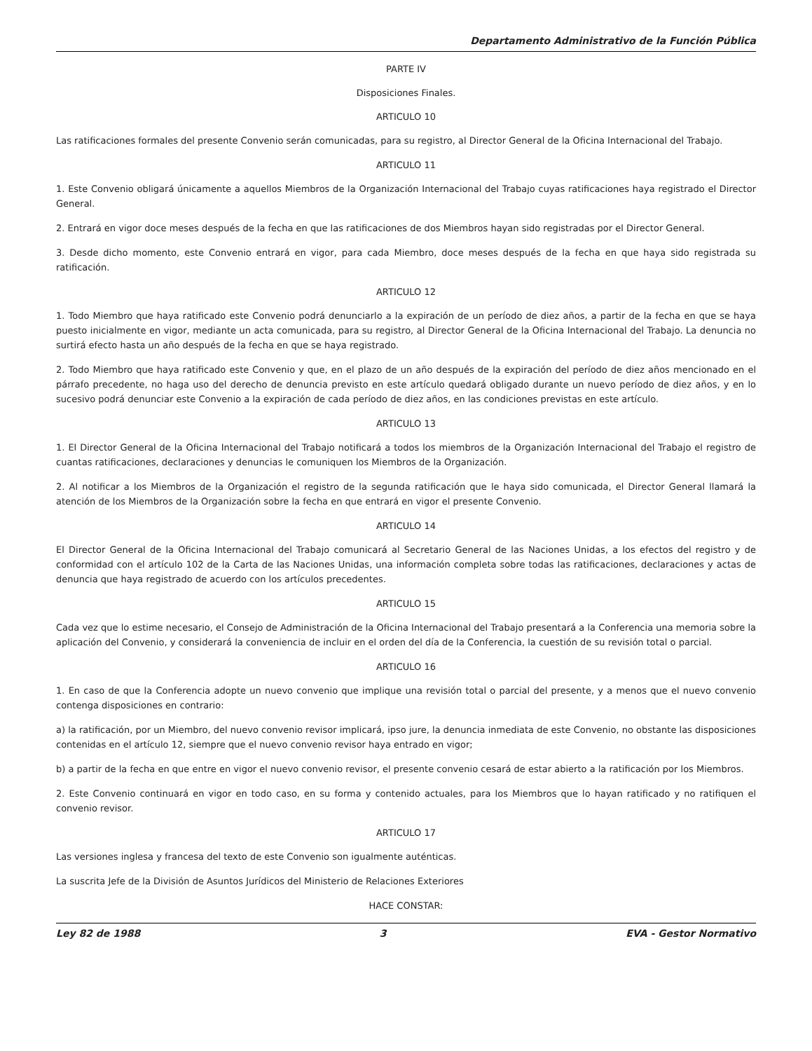Departamento Administrativo de la Función Pública
PARTE IV
Disposiciones Finales.
ARTICULO 10
Las ratificaciones formales del presente Convenio serán comunicadas, para su registro, al Director General de la Oficina Internacional del Trabajo.
ARTICULO 11
1. Este Convenio obligará únicamente a aquellos Miembros de la Organización Internacional del Trabajo cuyas ratificaciones haya registrado el Director General.
2. Entrará en vigor doce meses después de la fecha en que las ratificaciones de dos Miembros hayan sido registradas por el Director General.
3. Desde dicho momento, este Convenio entrará en vigor, para cada Miembro, doce meses después de la fecha en que haya sido registrada su ratificación.
ARTICULO 12
1. Todo Miembro que haya ratificado este Convenio podrá denunciarlo a la expiración de un período de diez años, a partir de la fecha en que se haya puesto inicialmente en vigor, mediante un acta comunicada, para su registro, al Director General de la Oficina Internacional del Trabajo. La denuncia no surtirá efecto hasta un año después de la fecha en que se haya registrado.
2. Todo Miembro que haya ratificado este Convenio y que, en el plazo de un año después de la expiración del período de diez años mencionado en el párrafo precedente, no haga uso del derecho de denuncia previsto en este artículo quedará obligado durante un nuevo período de diez años, y en lo sucesivo podrá denunciar este Convenio a la expiración de cada período de diez años, en las condiciones previstas en este artículo.
ARTICULO 13
1. El Director General de la Oficina Internacional del Trabajo notificará a todos los miembros de la Organización Internacional del Trabajo el registro de cuantas ratificaciones, declaraciones y denuncias le comuniquen los Miembros de la Organización.
2. Al notificar a los Miembros de la Organización el registro de la segunda ratificación que le haya sido comunicada, el Director General llamará la atención de los Miembros de la Organización sobre la fecha en que entrará en vigor el presente Convenio.
ARTICULO 14
El Director General de la Oficina Internacional del Trabajo comunicará al Secretario General de las Naciones Unidas, a los efectos del registro y de conformidad con el artículo 102 de la Carta de las Naciones Unidas, una información completa sobre todas las ratificaciones, declaraciones y actas de denuncia que haya registrado de acuerdo con los artículos precedentes.
ARTICULO 15
Cada vez que lo estime necesario, el Consejo de Administración de la Oficina Internacional del Trabajo presentará a la Conferencia una memoria sobre la aplicación del Convenio, y considerará la conveniencia de incluir en el orden del día de la Conferencia, la cuestión de su revisión total o parcial.
ARTICULO 16
1. En caso de que la Conferencia adopte un nuevo convenio que implique una revisión total o parcial del presente, y a menos que el nuevo convenio contenga disposiciones en contrario:
a) la ratificación, por un Miembro, del nuevo convenio revisor implicará, ipso jure, la denuncia inmediata de este Convenio, no obstante las disposiciones contenidas en el artículo 12, siempre que el nuevo convenio revisor haya entrado en vigor;
b) a partir de la fecha en que entre en vigor el nuevo convenio revisor, el presente convenio cesará de estar abierto a la ratificación por los Miembros.
2. Este Convenio continuará en vigor en todo caso, en su forma y contenido actuales, para los Miembros que lo hayan ratificado y no ratifiquen el convenio revisor.
ARTICULO 17
Las versiones inglesa y francesa del texto de este Convenio son igualmente auténticas.
La suscrita Jefe de la División de Asuntos Jurídicos del Ministerio de Relaciones Exteriores
HACE CONSTAR:
Ley 82 de 1988 3 EVA - Gestor Normativo